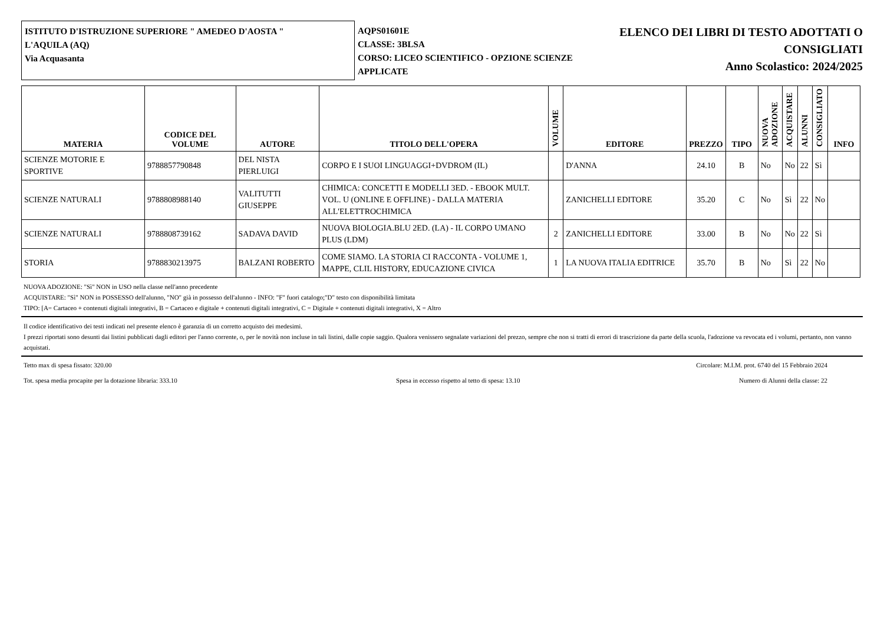ISTITUTO D'ISTRUZIONE SUPERIORE " AMEDEO D'AOSTA "
L'AQUILA (AQ)
Via Acquasanta
AQPS01601E
CLASSE: 3BLSA
CORSO: LICEO SCIENTIFICO - OPZIONE SCIENZE APPLICATE
ELENCO DEI LIBRI DI TESTO ADOTTATI O
CONSIGLIATI
Anno Scolastico: 2024/2025
| MATERIA | CODICE DEL VOLUME | AUTORE | TITOLO DELL'OPERA | VOLUME | EDITORE | PREZZO | TIPO | NUOVA ADOZIONE | ACQUISTARE | ALUNNI | CONSIGLIATO | INFO |
| --- | --- | --- | --- | --- | --- | --- | --- | --- | --- | --- | --- | --- |
| SCIENZE MOTORIE E SPORTIVE | 9788857790848 | DEL NISTA PIERLUIGI | CORPO E I SUOI LINGUAGGI+DVDROM (IL) | | D'ANNA | 24.10 | B | No | No | 22 | Sì | |
| SCIENZE NATURALI | 9788808988140 | VALITUTTI GIUSEPPE | CHIMICA: CONCETTI E MODELLI 3ED. - EBOOK MULT. VOL. U (ONLINE E OFFLINE) - DALLA MATERIA ALL'ELETTROCHIMICA | | ZANICHELLI EDITORE | 35.20 | C | No | Sì | 22 | No | |
| SCIENZE NATURALI | 9788808739162 | SADAVA DAVID | NUOVA BIOLOGIA.BLU 2ED. (LA) - IL CORPO UMANO PLUS (LDM) | 2 | ZANICHELLI EDITORE | 33.00 | B | No | No | 22 | Sì | |
| STORIA | 9788830213975 | BALZANI ROBERTO | COME SIAMO. LA STORIA CI RACCONTA - VOLUME 1, MAPPE, CLIL HISTORY, EDUCAZIONE CIVICA | 1 | LA NUOVA ITALIA EDITRICE | 35.70 | B | No | Sì | 22 | No | |
NUOVA ADOZIONE: "Sì" NON in USO nella classe nell'anno precedente
ACQUISTARE: "Sì" NON in POSSESSO dell'alunno, "NO" già in possesso dell'alunno - INFO: "F" fuori catalogo;"D" testo con disponibilità limitata
TIPO: [A= Cartaceo + contenuti digitali integrativi, B = Cartaceo e digitale + contenuti digitali integrativi, C = Digitale + contenuti digitali integrativi, X = Altro
Il codice identificativo dei testi indicati nel presente elenco è garanzia di un corretto acquisto dei medesimi.
I prezzi riportati sono desunti dai listini pubblicati dagli editori per l'anno corrente, o, per le novità non incluse in tali listini, dalle copie saggio. Qualora venissero segnalate variazioni del prezzo, sempre che non si tratti di errori di trascrizione da parte della scuola, l'adozione va revocata ed i volumi, pertanto, non vanno acquistati.
Tetto max di spesa fissato: 320.00 Circolare: M.I.M. prot. 6740 del 15 Febbraio 2024
Tot. spesa media procapite per la dotazione libraria: 333.10 Spesa in eccesso rispetto al tetto di spesa: 13.10 Numero di Alunni della classe: 22